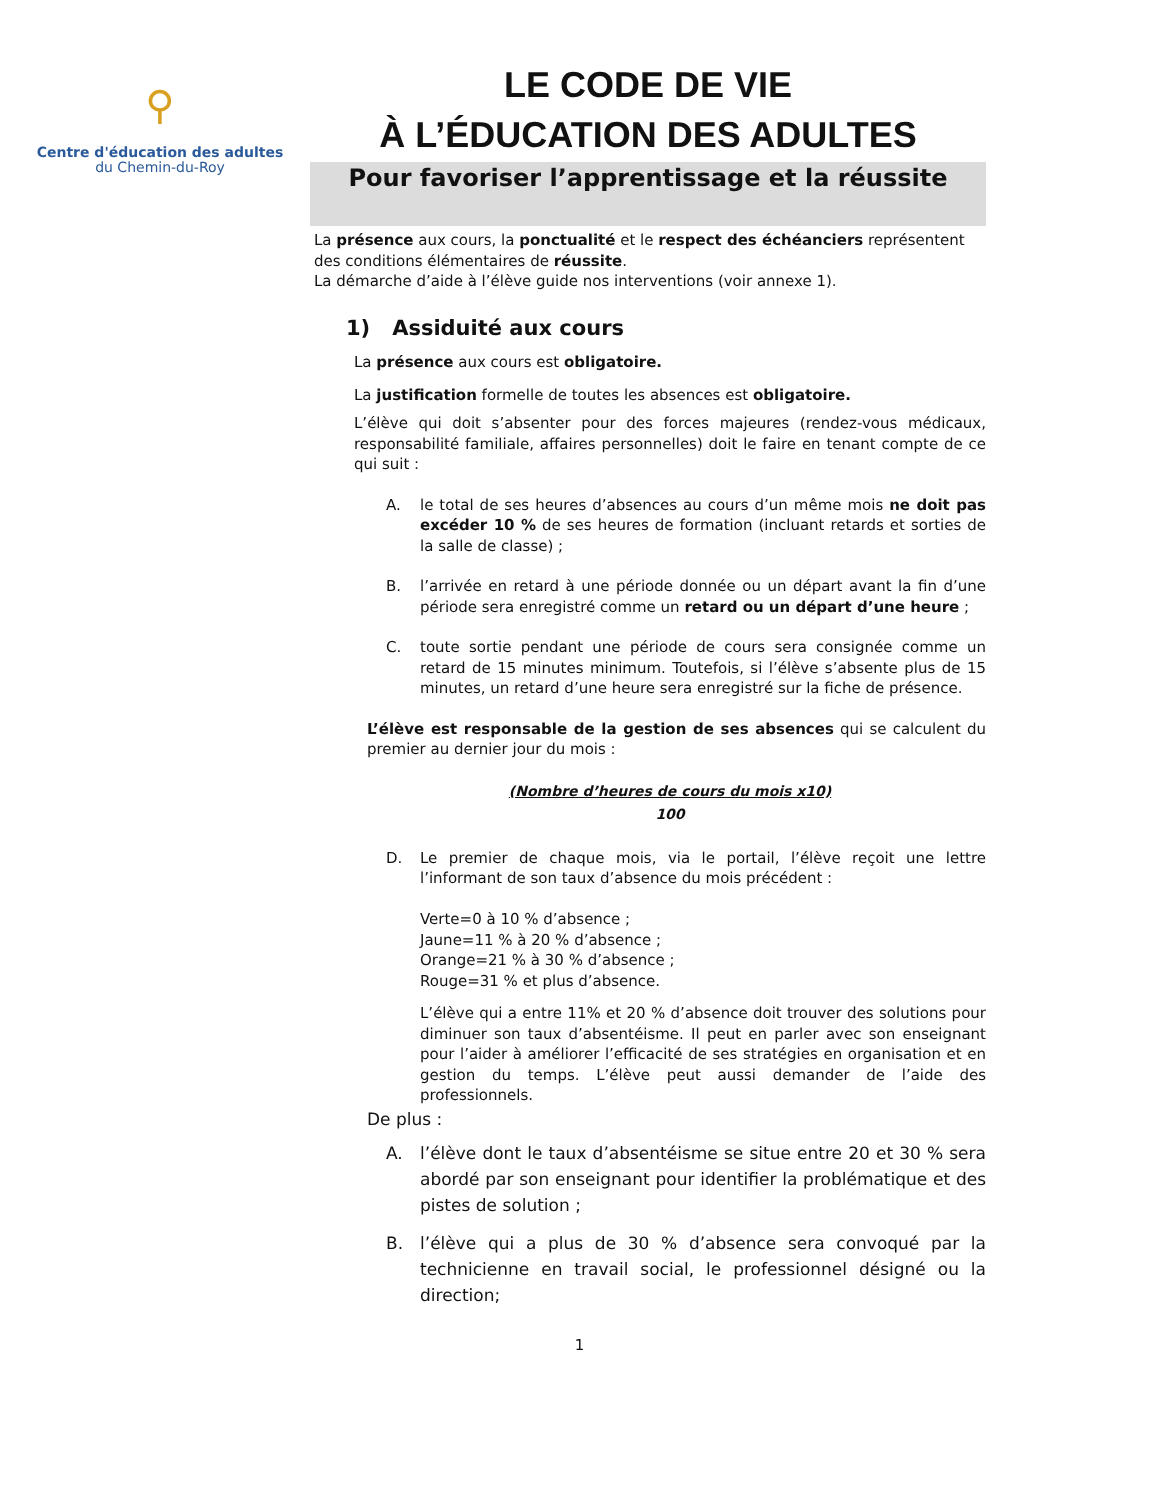⚲
Centre d'éducation des adultes
du Chemin-du-Roy
LE CODE DE VIE
À L’ÉDUCATION DES ADULTES
Pour favoriser l’apprentissage et la réussite
La présence aux cours, la ponctualité et le respect des échéanciers représentent des conditions élémentaires de réussite.
La démarche d’aide à l’élève guide nos interventions (voir annexe 1).
1) Assiduité aux cours
La présence aux cours est obligatoire.
La justification formelle de toutes les absences est obligatoire.
L’élève qui doit s’absenter pour des forces majeures (rendez-vous médicaux, responsabilité familiale, affaires personnelles) doit le faire en tenant compte de ce qui suit :
A. le total de ses heures d’absences au cours d’un même mois ne doit pas excéder 10 % de ses heures de formation (incluant retards et sorties de la salle de classe) ;
B. l’arrivée en retard à une période donnée ou un départ avant la fin d’une période sera enregistré comme un retard ou un départ d’une heure ;
C. toute sortie pendant une période de cours sera consignée comme un retard de 15 minutes minimum. Toutefois, si l’élève s’absente plus de 15 minutes, un retard d’une heure sera enregistré sur la fiche de présence.
L’élève est responsable de la gestion de ses absences qui se calculent du premier au dernier jour du mois :
(Nombre d’heures de cours du mois x10)
100
D. Le premier de chaque mois, via le portail, l’élève reçoit une lettre l’informant de son taux d’absence du mois précédent :
Verte=0 à 10 % d’absence ;
Jaune=11 % à 20 % d’absence ;
Orange=21 % à 30 % d’absence ;
Rouge=31 % et plus d’absence.
L’élève qui a entre 11% et 20 % d’absence doit trouver des solutions pour diminuer son taux d’absentéisme. Il peut en parler avec son enseignant pour l’aider à améliorer l’efficacité de ses stratégies en organisation et en gestion du temps. L’élève peut aussi demander de l’aide des professionnels.
De plus :
A. l’élève dont le taux d’absentéisme se situe entre 20 et 30 % sera abordé par son enseignant pour identifier la problématique et des pistes de solution ;
B. l’élève qui a plus de 30 % d’absence sera convoqué par la technicienne en travail social, le professionnel désigné ou la direction;
1